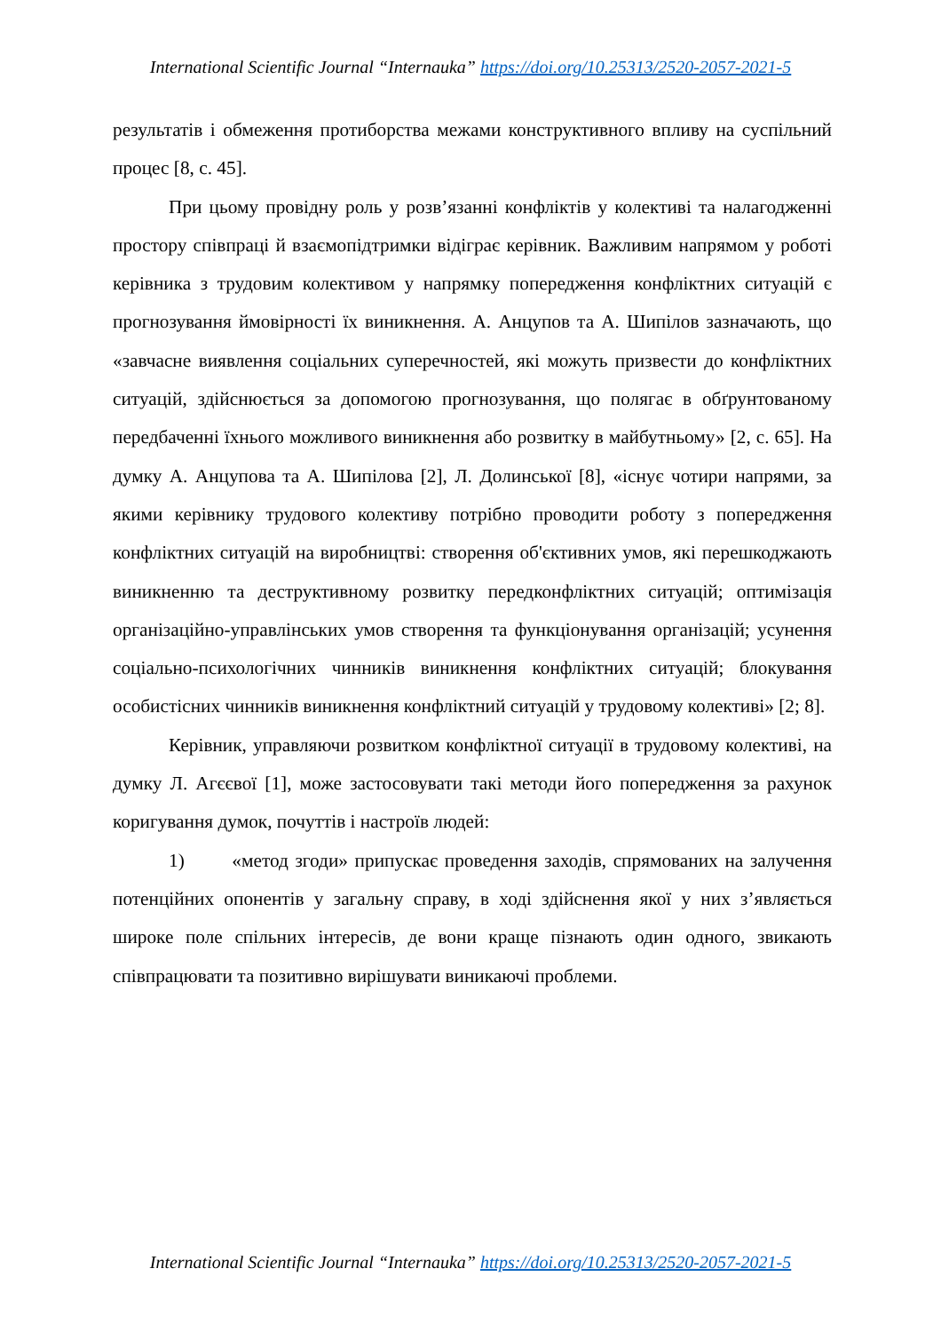International Scientific Journal “Internauka” https://doi.org/10.25313/2520-2057-2021-5
результатів і обмеження протиборства межами конструктивного впливу на суспільний процес [8, с. 45].
При цьому провідну роль у розв’язанні конфліктів у колективі та налагодженні простору співпраці й взаємопідтримки відіграє керівник. Важливим напрямом у роботі керівника з трудовим колективом у напрямку попередження конфліктних ситуацій є прогнозування ймовірності їх виникнення. А. Анцупов та А. Шипілов зазначають, що «завчасне виявлення соціальних суперечностей, які можуть призвести до конфліктних ситуацій, здійснюється за допомогою прогнозування, що полягає в обґрунтованому передбаченні їхнього можливого виникнення або розвитку в майбутньому» [2, с. 65]. На думку А. Анцупова та А. Шипілова [2], Л. Долинської [8], «існує чотири напрями, за якими керівнику трудового колективу потрібно проводити роботу з попередження конфліктних ситуацій на виробництві: створення об'єктивних умов, які перешкоджають виникненню та деструктивному розвитку передконфліктних ситуацій; оптимізація організаційно-управлінських умов створення та функціонування організацій; усунення соціально-психологічних чинників виникнення конфліктних ситуацій; блокування особистісних чинників виникнення конфліктний ситуацій у трудовому колективі» [2; 8].
Керівник, управляючи розвитком конфліктної ситуації в трудовому колективі, на думку Л. Агєєвої [1], може застосовувати такі методи його попередження за рахунок коригування думок, почуттів і настроїв людей:
1) «метод згоди» припускає проведення заходів, спрямованих на залучення потенційних опонентів у загальну справу, в ході здійснення якої у них з’являється широке поле спільних інтересів, де вони краще пізнають один одного, звикають співпрацювати та позитивно вирішувати виникаючі проблеми.
International Scientific Journal “Internauka” https://doi.org/10.25313/2520-2057-2021-5